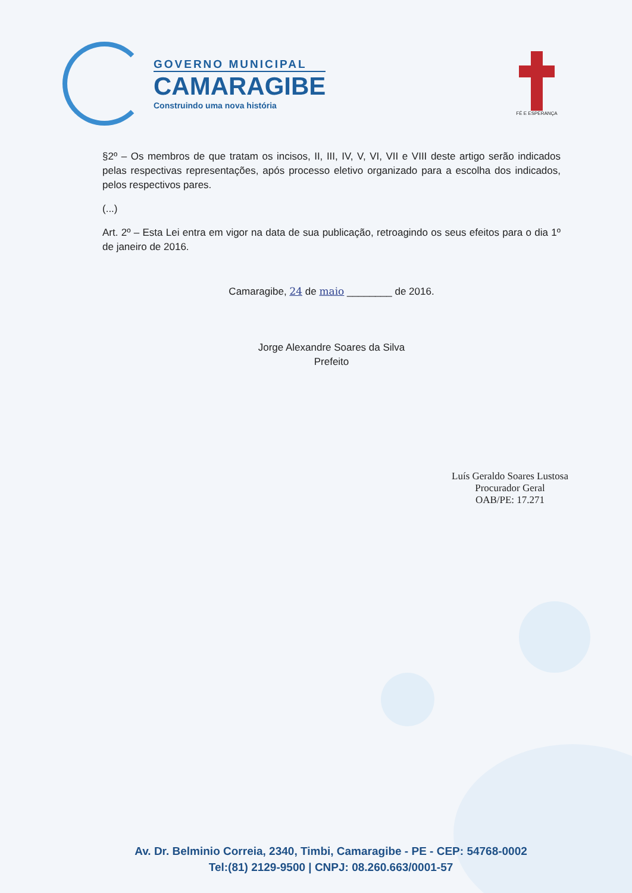GOVERNO MUNICIPAL
CAMARAGIBE
Construindo uma nova história
FÉ E ESPERANÇA
§2º – Os membros de que tratam os incisos, II, III, IV, V, VI, VII e VIII deste artigo serão indicados pelas respectivas representações, após processo eletivo organizado para a escolha dos indicados, pelos respectivos pares.
(...)
Art. 2º – Esta Lei entra em vigor na data de sua publicação, retroagindo os seus efeitos para o dia 1º de janeiro de 2016.
Camaragibe, 24 de maio ________ de 2016.
Jorge Alexandre Soares da Silva
Prefeito
Luís Geraldo Soares Lustosa
Procurador Geral
OAB/PE: 17.271
Av. Dr. Belminio Correia, 2340, Timbi, Camaragibe - PE - CEP: 54768-0002
Tel:(81) 2129-9500 | CNPJ: 08.260.663/0001-57